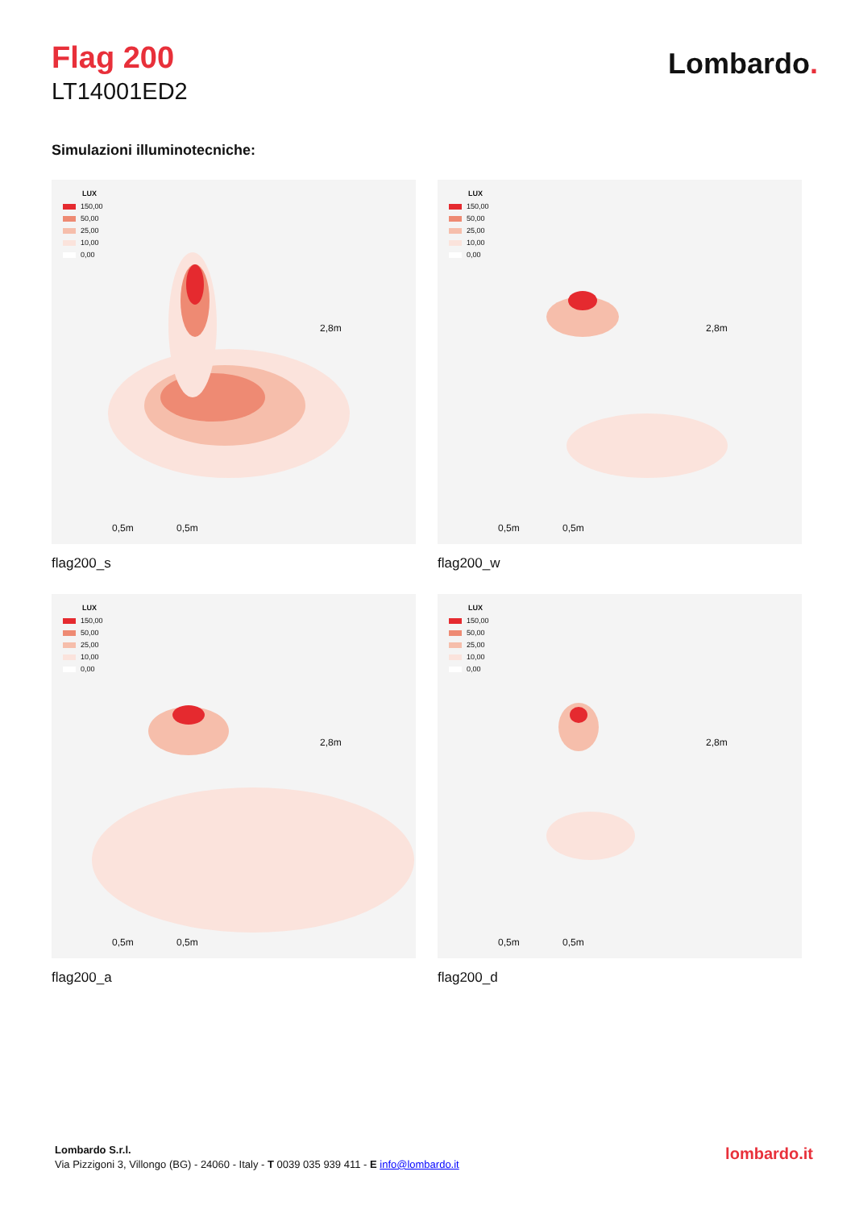Flag 200
LT14001ED2
Lombardo.
Simulazioni illuminotecniche:
LUX
150,00
50,00
25,00
10,00
0,00
2,8m
0,5m 0,5m
flag200_s
LUX
150,00
50,00
25,00
10,00
0,00
2,8m
0,5m 0,5m
flag200_w
LUX
150,00
50,00
25,00
10,00
0,00
2,8m
0,5m 0,5m
flag200_a
LUX
150,00
50,00
25,00
10,00
0,00
2,8m
0,5m 0,5m
flag200_d
Lombardo S.r.l.
Via Pizzigoni 3, Villongo (BG) - 24060 - Italy - T 0039 035 939 411 - E info@lombardo.it
lombardo.it